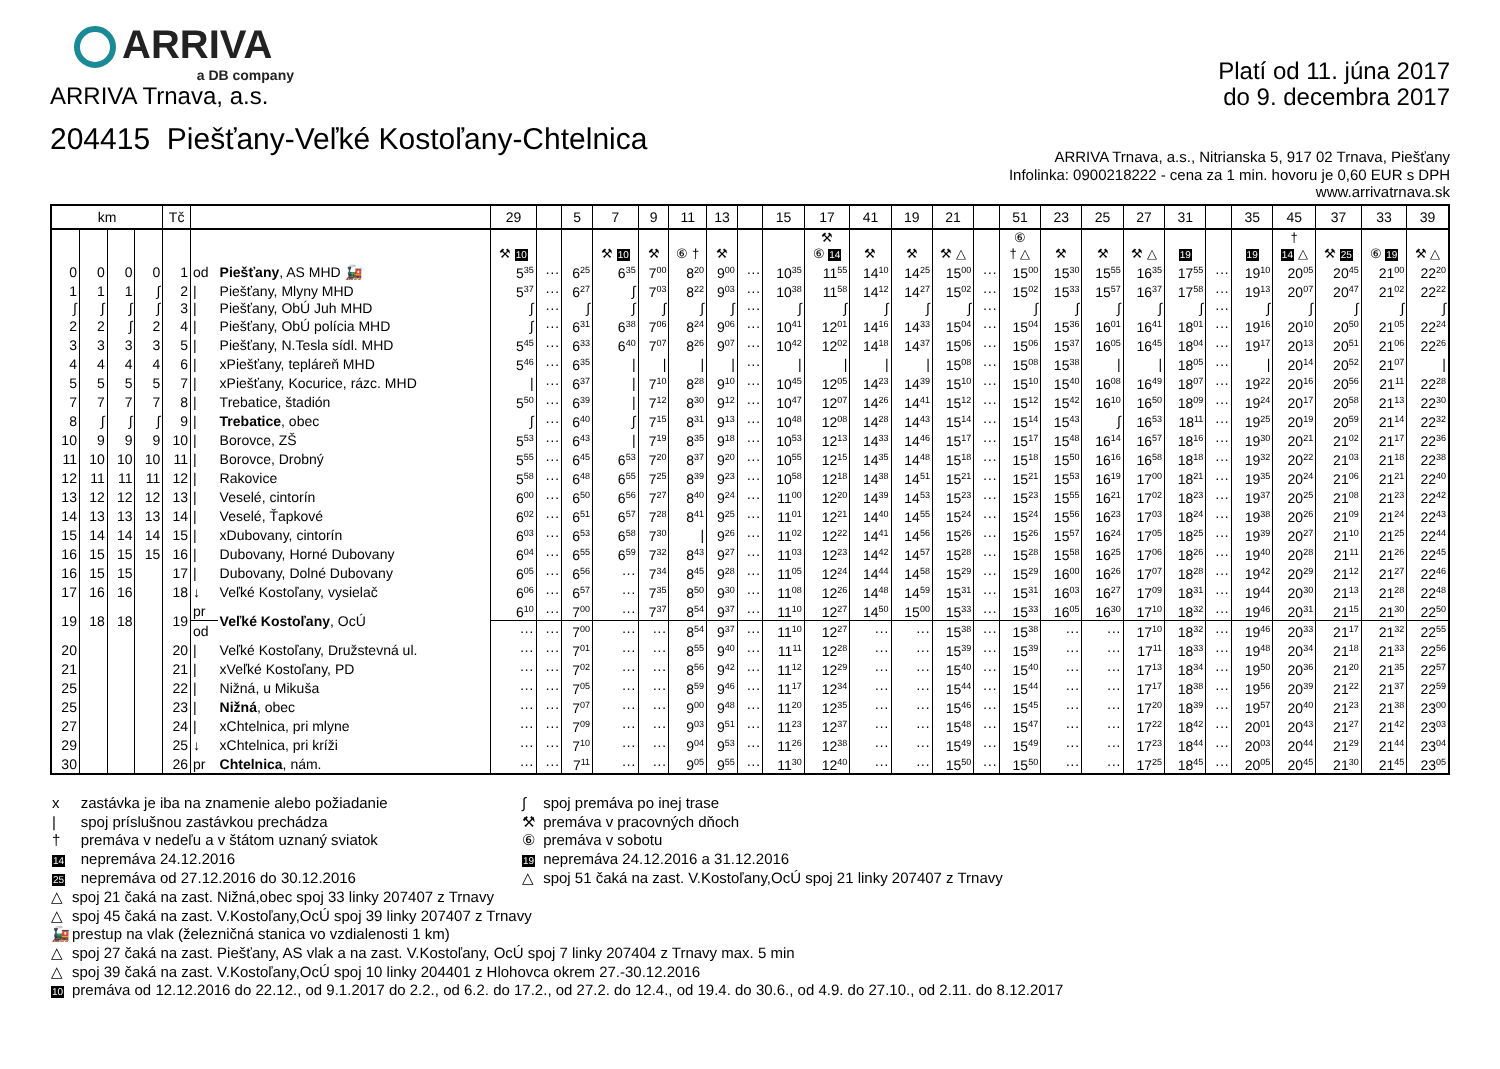ARRIVA
a DB company
ARRIVA Trnava, a.s.
Platí od 11. júna 2017
do 9. decembra 2017
204415 Piešťany-Veľké Kostoľany-Chtelnica
ARRIVA Trnava, a.s., Nitrianska 5, 917 02 Trnava, Piešťany
Infolinka: 0900218222 - cena za 1 min. hovoru je 0,60 EUR s DPH
www.arrivatrnava.sk
| km | | | | Tč | | | 29 | | 5 | 7 | 9 | 11 | 13 | | 15 | 17 | 41 | 19 | 21 | | 51 | 23 | 25 | 27 | 31 | | 35 | 45 | 37 | 33 | 39 |
| --- | --- | --- | --- | --- | --- | --- | --- | --- | --- | --- | --- | --- | --- | --- | --- | --- | --- | --- | --- | --- | --- | --- | --- | --- | --- | --- | --- | --- | --- | --- | --- |
| | | | | | | | ⚒ 10 | | | ⚒ 10 | ⚒ | ⑥ † | ⚒ | | | ⚒ ⑥ 14 | ⚒ | ⚒ | ⚒ △ | | ⑥ † △ | ⚒ | ⚒ | ⚒ △ | 19 | | 19 | † 14 △ | ⚒ 25 | ⑥ 19 | ⚒ △ |
| 0 | 0 | 0 | 0 | 1 | od | Piešťany , AS MHD 🚂 | 5<sup>35</sup> | ··· | 6<sup>25</sup> | 6<sup>35</sup> | 7<sup>00</sup> | 8<sup>20</sup> | 9<sup>00</sup> | ··· | 10<sup>35</sup> | 11<sup>55</sup> | 14<sup>10</sup> | 14<sup>25</sup> | 15<sup>00</sup> | ··· | 15<sup>00</sup> | 15<sup>30</sup> | 15<sup>55</sup> | 16<sup>35</sup> | 17<sup>55</sup> | ··· | 19<sup>10</sup> | 20<sup>05</sup> | 20<sup>45</sup> | 21<sup>00</sup> | 22<sup>20</sup> |
| 1 | 1 | 1 | ∫ | 2 | / | Piešťany, Mlyny MHD | 5<sup>37</sup> | ··· | 6<sup>27</sup> | ∫ | 7<sup>03</sup> | 8<sup>22</sup> | 9<sup>03</sup> | ··· | 10<sup>38</sup> | 11<sup>58</sup> | 14<sup>12</sup> | 14<sup>27</sup> | 15<sup>02</sup> | ··· | 15<sup>02</sup> | 15<sup>33</sup> | 15<sup>57</sup> | 16<sup>37</sup> | 17<sup>58</sup> | ··· | 19<sup>13</sup> | 20<sup>07</sup> | 20<sup>47</sup> | 21<sup>02</sup> | 22<sup>22</sup> |
| ∫ | ∫ | ∫ | ∫ | 3 | / | Piešťany, ObÚ Juh MHD | ∫ | ··· | ∫ | ∫ | ∫ | ∫ | ∫ | ··· | ∫ | ∫ | ∫ | ∫ | ∫ | ··· | ∫ | ∫ | ∫ | ∫ | ∫ | ··· | ∫ | ∫ | ∫ | ∫ | ∫ |
| 2 | 2 | ∫ | 2 | 4 | / | Piešťany, ObÚ polícia MHD | ∫ | ··· | 6<sup>31</sup> | 6<sup>38</sup> | 7<sup>06</sup> | 8<sup>24</sup> | 9<sup>06</sup> | ··· | 10<sup>41</sup> | 12<sup>01</sup> | 14<sup>16</sup> | 14<sup>33</sup> | 15<sup>04</sup> | ··· | 15<sup>04</sup> | 15<sup>36</sup> | 16<sup>01</sup> | 16<sup>41</sup> | 18<sup>01</sup> | ··· | 19<sup>16</sup> | 20<sup>10</sup> | 20<sup>50</sup> | 21<sup>05</sup> | 22<sup>24</sup> |
| 3 | 3 | 3 | 3 | 5 | / | Piešťany, N.Tesla sídl. MHD | 5<sup>45</sup> | ··· | 6<sup>33</sup> | 6<sup>40</sup> | 7<sup>07</sup> | 8<sup>26</sup> | 9<sup>07</sup> | ··· | 10<sup>42</sup> | 12<sup>02</sup> | 14<sup>18</sup> | 14<sup>37</sup> | 15<sup>06</sup> | ··· | 15<sup>06</sup> | 15<sup>37</sup> | 16<sup>05</sup> | 16<sup>45</sup> | 18<sup>04</sup> | ··· | 19<sup>17</sup> | 20<sup>13</sup> | 20<sup>51</sup> | 21<sup>06</sup> | 22<sup>26</sup> |
| 4 | 4 | 4 | 4 | 6 | / | xPiešťany, tepláreň MHD | 5<sup>46</sup> | ··· | 6<sup>35</sup> | / | / | / | / | ··· | / | / | / | / | 15<sup>08</sup> | ··· | 15<sup>08</sup> | 15<sup>38</sup> | / | / | 18<sup>05</sup> | ··· | / | 20<sup>14</sup> | 20<sup>52</sup> | 21<sup>07</sup> | / |
| 5 | 5 | 5 | 5 | 7 | / | xPiešťany, Kocurice, rázc. MHD | / | ··· | 6<sup>37</sup> | / | 7<sup>10</sup> | 8<sup>28</sup> | 9<sup>10</sup> | ··· | 10<sup>45</sup> | 12<sup>05</sup> | 14<sup>23</sup> | 14<sup>39</sup> | 15<sup>10</sup> | ··· | 15<sup>10</sup> | 15<sup>40</sup> | 16<sup>08</sup> | 16<sup>49</sup> | 18<sup>07</sup> | ··· | 19<sup>22</sup> | 20<sup>16</sup> | 20<sup>56</sup> | 21<sup>11</sup> | 22<sup>28</sup> |
| 7 | 7 | 7 | 7 | 8 | / | Trebatice, štadión | 5<sup>50</sup> | ··· | 6<sup>39</sup> | / | 7<sup>12</sup> | 8<sup>30</sup> | 9<sup>12</sup> | ··· | 10<sup>47</sup> | 12<sup>07</sup> | 14<sup>26</sup> | 14<sup>41</sup> | 15<sup>12</sup> | ··· | 15<sup>12</sup> | 15<sup>42</sup> | 16<sup>10</sup> | 16<sup>50</sup> | 18<sup>09</sup> | ··· | 19<sup>24</sup> | 20<sup>17</sup> | 20<sup>58</sup> | 21<sup>13</sup> | 22<sup>30</sup> |
| 8 | ∫ | ∫ | ∫ | 9 | / | Trebatice , obec | ∫ | ··· | 6<sup>40</sup> | ∫ | 7<sup>15</sup> | 8<sup>31</sup> | 9<sup>13</sup> | ··· | 10<sup>48</sup> | 12<sup>08</sup> | 14<sup>28</sup> | 14<sup>43</sup> | 15<sup>14</sup> | ··· | 15<sup>14</sup> | 15<sup>43</sup> | ∫ | 16<sup>53</sup> | 18<sup>11</sup> | ··· | 19<sup>25</sup> | 20<sup>19</sup> | 20<sup>59</sup> | 21<sup>14</sup> | 22<sup>32</sup> |
| 10 | 9 | 9 | 9 | 10 | / | Borovce, ZŠ | 5<sup>53</sup> | ··· | 6<sup>43</sup> | / | 7<sup>19</sup> | 8<sup>35</sup> | 9<sup>18</sup> | ··· | 10<sup>53</sup> | 12<sup>13</sup> | 14<sup>33</sup> | 14<sup>46</sup> | 15<sup>17</sup> | ··· | 15<sup>17</sup> | 15<sup>48</sup> | 16<sup>14</sup> | 16<sup>57</sup> | 18<sup>16</sup> | ··· | 19<sup>30</sup> | 20<sup>21</sup> | 21<sup>02</sup> | 21<sup>17</sup> | 22<sup>36</sup> |
| 11 | 10 | 10 | 10 | 11 | / | Borovce, Drobný | 5<sup>55</sup> | ··· | 6<sup>45</sup> | 6<sup>53</sup> | 7<sup>20</sup> | 8<sup>37</sup> | 9<sup>20</sup> | ··· | 10<sup>55</sup> | 12<sup>15</sup> | 14<sup>35</sup> | 14<sup>48</sup> | 15<sup>18</sup> | ··· | 15<sup>18</sup> | 15<sup>50</sup> | 16<sup>16</sup> | 16<sup>58</sup> | 18<sup>18</sup> | ··· | 19<sup>32</sup> | 20<sup>22</sup> | 21<sup>03</sup> | 21<sup>18</sup> | 22<sup>38</sup> |
| 12 | 11 | 11 | 11 | 12 | / | Rakovice | 5<sup>58</sup> | ··· | 6<sup>48</sup> | 6<sup>55</sup> | 7<sup>25</sup> | 8<sup>39</sup> | 9<sup>23</sup> | ··· | 10<sup>58</sup> | 12<sup>18</sup> | 14<sup>38</sup> | 14<sup>51</sup> | 15<sup>21</sup> | ··· | 15<sup>21</sup> | 15<sup>53</sup> | 16<sup>19</sup> | 17<sup>00</sup> | 18<sup>21</sup> | ··· | 19<sup>35</sup> | 20<sup>24</sup> | 21<sup>06</sup> | 21<sup>21</sup> | 22<sup>40</sup> |
| 13 | 12 | 12 | 12 | 13 | / | Veselé, cintorín | 6<sup>00</sup> | ··· | 6<sup>50</sup> | 6<sup>56</sup> | 7<sup>27</sup> | 8<sup>40</sup> | 9<sup>24</sup> | ··· | 11<sup>00</sup> | 12<sup>20</sup> | 14<sup>39</sup> | 14<sup>53</sup> | 15<sup>23</sup> | ··· | 15<sup>23</sup> | 15<sup>55</sup> | 16<sup>21</sup> | 17<sup>02</sup> | 18<sup>23</sup> | ··· | 19<sup>37</sup> | 20<sup>25</sup> | 21<sup>08</sup> | 21<sup>23</sup> | 22<sup>42</sup> |
| 14 | 13 | 13 | 13 | 14 | / | Veselé, Ťapkové | 6<sup>02</sup> | ··· | 6<sup>51</sup> | 6<sup>57</sup> | 7<sup>28</sup> | 8<sup>41</sup> | 9<sup>25</sup> | ··· | 11<sup>01</sup> | 12<sup>21</sup> | 14<sup>40</sup> | 14<sup>55</sup> | 15<sup>24</sup> | ··· | 15<sup>24</sup> | 15<sup>56</sup> | 16<sup>23</sup> | 17<sup>03</sup> | 18<sup>24</sup> | ··· | 19<sup>38</sup> | 20<sup>26</sup> | 21<sup>09</sup> | 21<sup>24</sup> | 22<sup>43</sup> |
| 15 | 14 | 14 | 14 | 15 | / | xDubovany, cintorín | 6<sup>03</sup> | ··· | 6<sup>53</sup> | 6<sup>58</sup> | 7<sup>30</sup> | / | 9<sup>26</sup> | ··· | 11<sup>02</sup> | 12<sup>22</sup> | 14<sup>41</sup> | 14<sup>56</sup> | 15<sup>26</sup> | ··· | 15<sup>26</sup> | 15<sup>57</sup> | 16<sup>24</sup> | 17<sup>05</sup> | 18<sup>25</sup> | ··· | 19<sup>39</sup> | 20<sup>27</sup> | 21<sup>10</sup> | 21<sup>25</sup> | 22<sup>44</sup> |
| 16 | 15 | 15 | 15 | 16 | / | Dubovany, Horné Dubovany | 6<sup>04</sup> | ··· | 6<sup>55</sup> | 6<sup>59</sup> | 7<sup>32</sup> | 8<sup>43</sup> | 9<sup>27</sup> | ··· | 11<sup>03</sup> | 12<sup>23</sup> | 14<sup>42</sup> | 14<sup>57</sup> | 15<sup>28</sup> | ··· | 15<sup>28</sup> | 15<sup>58</sup> | 16<sup>25</sup> | 17<sup>06</sup> | 18<sup>26</sup> | ··· | 19<sup>40</sup> | 20<sup>28</sup> | 21<sup>11</sup> | 21<sup>26</sup> | 22<sup>45</sup> |
| 16 | 15 | 15 | | 17 | / | Dubovany, Dolné Dubovany | 6<sup>05</sup> | ··· | 6<sup>56</sup> | ··· | 7<sup>34</sup> | 8<sup>45</sup> | 9<sup>28</sup> | ··· | 11<sup>05</sup> | 12<sup>24</sup> | 14<sup>44</sup> | 14<sup>58</sup> | 15<sup>29</sup> | ··· | 15<sup>29</sup> | 16<sup>00</sup> | 16<sup>26</sup> | 17<sup>07</sup> | 18<sup>28</sup> | ··· | 19<sup>42</sup> | 20<sup>29</sup> | 21<sup>12</sup> | 21<sup>27</sup> | 22<sup>46</sup> |
| 17 | 16 | 16 | | 18 | ↓ | Veľké Kostoľany, vysielač | 6<sup>06</sup> | ··· | 6<sup>57</sup> | ··· | 7<sup>35</sup> | 8<sup>50</sup> | 9<sup>30</sup> | ··· | 11<sup>08</sup> | 12<sup>26</sup> | 14<sup>48</sup> | 14<sup>59</sup> | 15<sup>31</sup> | ··· | 15<sup>31</sup> | 16<sup>03</sup> | 16<sup>27</sup> | 17<sup>09</sup> | 18<sup>31</sup> | ··· | 19<sup>44</sup> | 20<sup>30</sup> | 21<sup>13</sup> | 21<sup>28</sup> | 22<sup>48</sup> |
| 19 | 18 | 18 | | 19 | pr | Veľké Kostoľany , OcÚ | 6<sup>10</sup> | ··· | 7<sup>00</sup> | ··· | 7<sup>37</sup> | 8<sup>54</sup> | 9<sup>37</sup> | ··· | 11<sup>10</sup> | 12<sup>27</sup> | 14<sup>50</sup> | 15<sup>00</sup> | 15<sup>33</sup> | ··· | 15<sup>33</sup> | 16<sup>05</sup> | 16<sup>30</sup> | 17<sup>10</sup> | 18<sup>32</sup> | ··· | 19<sup>46</sup> | 20<sup>31</sup> | 21<sup>15</sup> | 21<sup>30</sup> | 22<sup>50</sup> |
| | | | | | od | | ··· | ··· | 7<sup>00</sup> | ··· | ··· | 8<sup>54</sup> | 9<sup>37</sup> | ··· | 11<sup>10</sup> | 12<sup>27</sup> | ··· | ··· | 15<sup>38</sup> | ··· | 15<sup>38</sup> | ··· | ··· | 17<sup>10</sup> | 18<sup>32</sup> | ··· | 19<sup>46</sup> | 20<sup>33</sup> | 21<sup>17</sup> | 21<sup>32</sup> | 22<sup>55</sup> |
| 20 | | | | 20 | / | Veľké Kostoľany, Družstevná ul. | ··· | ··· | 7<sup>01</sup> | ··· | ··· | 8<sup>55</sup> | 9<sup>40</sup> | ··· | 11<sup>11</sup> | 12<sup>28</sup> | ··· | ··· | 15<sup>39</sup> | ··· | 15<sup>39</sup> | ··· | ··· | 17<sup>11</sup> | 18<sup>33</sup> | ··· | 19<sup>48</sup> | 20<sup>34</sup> | 21<sup>18</sup> | 21<sup>33</sup> | 22<sup>56</sup> |
| 21 | | | | 21 | / | xVeľké Kostoľany, PD | ··· | ··· | 7<sup>02</sup> | ··· | ··· | 8<sup>56</sup> | 9<sup>42</sup> | ··· | 11<sup>12</sup> | 12<sup>29</sup> | ··· | ··· | 15<sup>40</sup> | ··· | 15<sup>40</sup> | ··· | ··· | 17<sup>13</sup> | 18<sup>34</sup> | ··· | 19<sup>50</sup> | 20<sup>36</sup> | 21<sup>20</sup> | 21<sup>35</sup> | 22<sup>57</sup> |
| 25 | | | | 22 | / | Nižná, u Mikuša | ··· | ··· | 7<sup>05</sup> | ··· | ··· | 8<sup>59</sup> | 9<sup>46</sup> | ··· | 11<sup>17</sup> | 12<sup>34</sup> | ··· | ··· | 15<sup>44</sup> | ··· | 15<sup>44</sup> | ··· | ··· | 17<sup>17</sup> | 18<sup>38</sup> | ··· | 19<sup>56</sup> | 20<sup>39</sup> | 21<sup>22</sup> | 21<sup>37</sup> | 22<sup>59</sup> |
| 25 | | | | 23 | / | Nižná , obec | ··· | ··· | 7<sup>07</sup> | ··· | ··· | 9<sup>00</sup> | 9<sup>48</sup> | ··· | 11<sup>20</sup> | 12<sup>35</sup> | ··· | ··· | 15<sup>46</sup> | ··· | 15<sup>45</sup> | ··· | ··· | 17<sup>20</sup> | 18<sup>39</sup> | ··· | 19<sup>57</sup> | 20<sup>40</sup> | 21<sup>23</sup> | 21<sup>38</sup> | 23<sup>00</sup> |
| 27 | | | | 24 | / | xChtelnica, pri mlyne | ··· | ··· | 7<sup>09</sup> | ··· | ··· | 9<sup>03</sup> | 9<sup>51</sup> | ··· | 11<sup>23</sup> | 12<sup>37</sup> | ··· | ··· | 15<sup>48</sup> | ··· | 15<sup>47</sup> | ··· | ··· | 17<sup>22</sup> | 18<sup>42</sup> | ··· | 20<sup>01</sup> | 20<sup>43</sup> | 21<sup>27</sup> | 21<sup>42</sup> | 23<sup>03</sup> |
| 29 | | | | 25 | ↓ | xChtelnica, pri kríži | ··· | ··· | 7<sup>10</sup> | ··· | ··· | 9<sup>04</sup> | 9<sup>53</sup> | ··· | 11<sup>26</sup> | 12<sup>38</sup> | ··· | ··· | 15<sup>49</sup> | ··· | 15<sup>49</sup> | ··· | ··· | 17<sup>23</sup> | 18<sup>44</sup> | ··· | 20<sup>03</sup> | 20<sup>44</sup> | 21<sup>29</sup> | 21<sup>44</sup> | 23<sup>04</sup> |
| 30 | | | | 26 | pr | Chtelnica , nám. | ··· | ··· | 7<sup>11</sup> | ··· | ··· | 9<sup>05</sup> | 9<sup>55</sup> | ··· | 11<sup>30</sup> | 12<sup>40</sup> | ··· | ··· | 15<sup>50</sup> | ··· | 15<sup>50</sup> | ··· | ··· | 17<sup>25</sup> | 18<sup>45</sup> | ··· | 20<sup>05</sup> | 20<sup>45</sup> | 21<sup>30</sup> | 21<sup>45</sup> | 23<sup>05</sup> |
| x | zastávka je iba na znamenie alebo požiadanie |
| / | spoj príslušnou zastávkou prechádza |
| † | premáva v nedeľu a v štátom uznaný sviatok |
| 14 | nepremáva 24.12.2016 |
| 25 | nepremáva od 27.12.2016 do 30.12.2016 |
| ∫ | spoj premáva po inej trase |
| ⚒ | premáva v pracovných dňoch |
| ⑥ | premáva v sobotu |
| 19 | nepremáva 24.12.2016 a 31.12.2016 |
| △ | spoj 51 čaká na zast. V.Kostoľany,OcÚ spoj 21 linky 207407 z Trnavy |
| △ | spoj 21 čaká na zast. Nižná,obec spoj 33 linky 207407 z Trnavy |
| △ | spoj 45 čaká na zast. V.Kostoľany,OcÚ spoj 39 linky 207407 z Trnavy |
| 🚂 | prestup na vlak (železničná stanica vo vzdialenosti 1 km) |
| △ | spoj 27 čaká na zast. Piešťany, AS vlak a na zast. V.Kostoľany, OcÚ spoj 7 linky 207404 z Trnavy max. 5 min |
| △ | spoj 39 čaká na zast. V.Kostoľany,OcÚ spoj 10 linky 204401 z Hlohovca okrem 27.-30.12.2016 |
| 10 | premáva od 12.12.2016 do 22.12., od 9.1.2017 do 2.2., od 6.2. do 17.2., od 27.2. do 12.4., od 19.4. do 30.6., od 4.9. do 27.10., od 2.11. do 8.12.2017 |